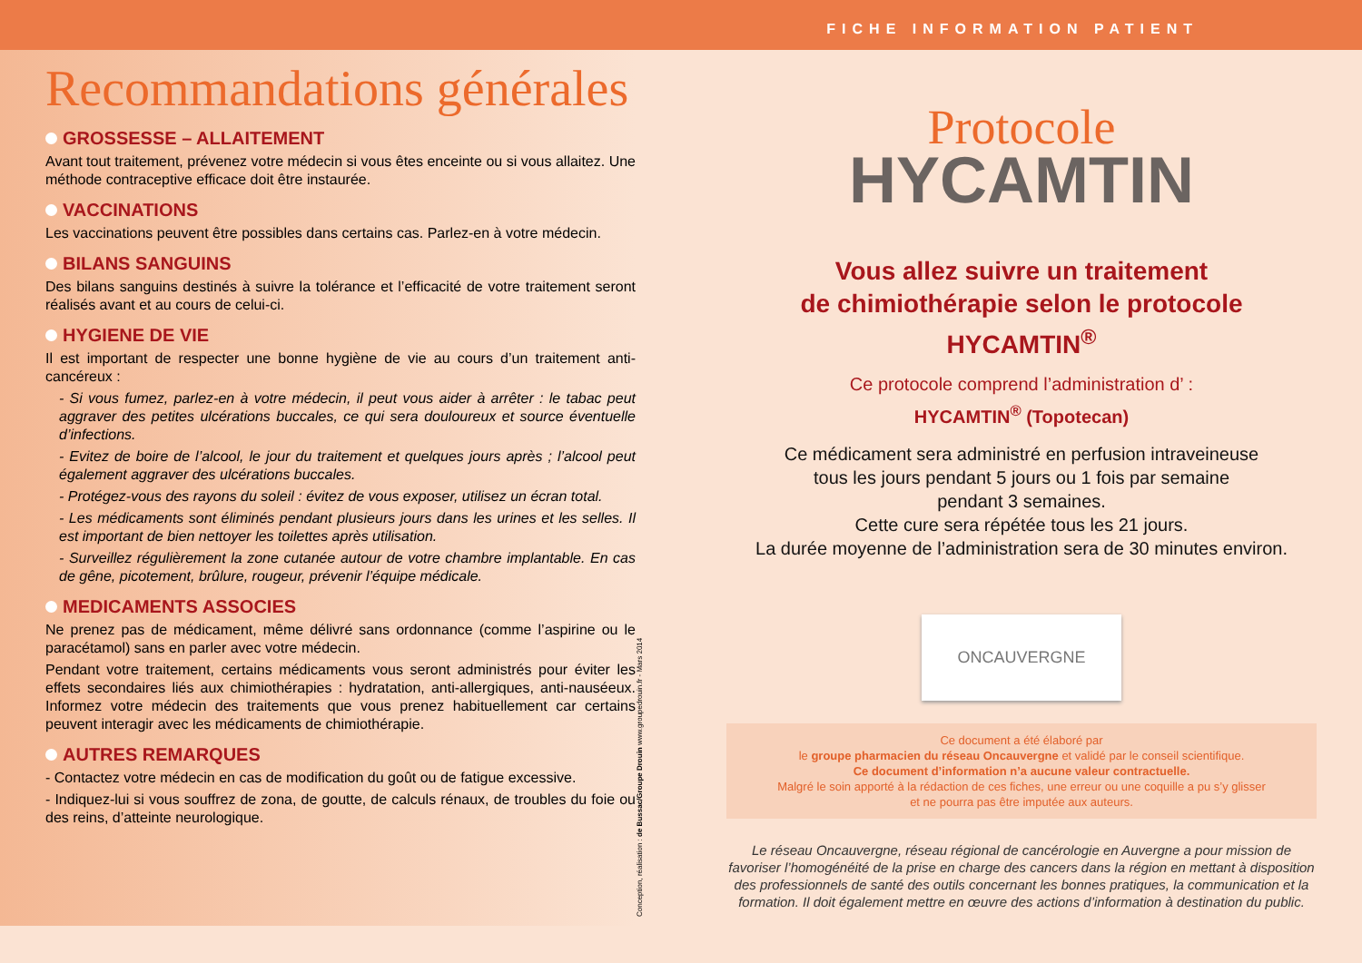FICHE INFORMATION PATIENT
Recommandations générales
GROSSESSE – ALLAITEMENT
Avant tout traitement, prévenez votre médecin si vous êtes enceinte ou si vous allaitez. Une méthode contraceptive efficace doit être instaurée.
VACCINATIONS
Les vaccinations peuvent être possibles dans certains cas. Parlez-en à votre médecin.
BILANS SANGUINS
Des bilans sanguins destinés à suivre la tolérance et l’efficacité de votre traitement seront réalisés avant et au cours de celui-ci.
HYGIENE DE VIE
Il est important de respecter une bonne hygiène de vie au cours d’un traitement anti-cancéreux :
- Si vous fumez, parlez-en à votre médecin, il peut vous aider à arrêter : le tabac peut aggraver des petites ulcérations buccales, ce qui sera douloureux et source éventuelle d’infections.
- Evitez de boire de l’alcool, le jour du traitement et quelques jours après ; l’alcool peut également aggraver des ulcérations buccales.
- Protégez-vous des rayons du soleil : évitez de vous exposer, utilisez un écran total.
- Les médicaments sont éliminés pendant plusieurs jours dans les urines et les selles. Il est important de bien nettoyer les toilettes après utilisation.
- Surveillez régulièrement la zone cutanée autour de votre chambre implantable. En cas de gêne, picotement, brûlure, rougeur, prévenir l’équipe médicale.
MEDICAMENTS ASSOCIES
Ne prenez pas de médicament, même délivré sans ordonnance (comme l’aspirine ou le paracétamol) sans en parler avec votre médecin.
Pendant votre traitement, certains médicaments vous seront administrés pour éviter les effets secondaires liés aux chimiothérapies : hydratation, anti-allergiques, anti-nauséeux. Informez votre médecin des traitements que vous prenez habituellement car certains peuvent interagir avec les médicaments de chimiothérapie.
AUTRES REMARQUES
- Contactez votre médecin en cas de modification du goût ou de fatigue excessive.
- Indiquez-lui si vous souffrez de zona, de goutte, de calculs rénaux, de troubles du foie ou des reins, d’atteinte neurologique.
Conception, réalisation : de Bussac/Groupe Drouin www.groupedrouin.fr - Mars 2014
Protocole
HYCAMTIN
Vous allez suivre un traitement
de chimiothérapie selon le protocole
HYCAMTIN<sup>®</sup>
Ce protocole comprend l’administration d’ :
HYCAMTIN<sup>®</sup> (Topotecan)
Ce médicament sera administré en perfusion intraveineuse
tous les jours pendant 5 jours ou 1 fois par semaine
pendant 3 semaines.
Cette cure sera répétée tous les 21 jours.
La durée moyenne de l’administration sera de 30 minutes environ.
ONCAUVERGNE
Ce document a été élaboré par
le groupe pharmacien du réseau Oncauvergne et validé par le conseil scientifique.
Ce document d’information n’a aucune valeur contractuelle.
Malgré le soin apporté à la rédaction de ces fiches, une erreur ou une coquille a pu s’y glisser
et ne pourra pas être imputée aux auteurs.
Le réseau Oncauvergne, réseau régional de cancérologie en Auvergne a pour mission de favoriser l’homogénéité de la prise en charge des cancers dans la région en mettant à disposition des professionnels de santé des outils concernant les bonnes pratiques, la communication et la formation. Il doit également mettre en œuvre des actions d’information à destination du public.